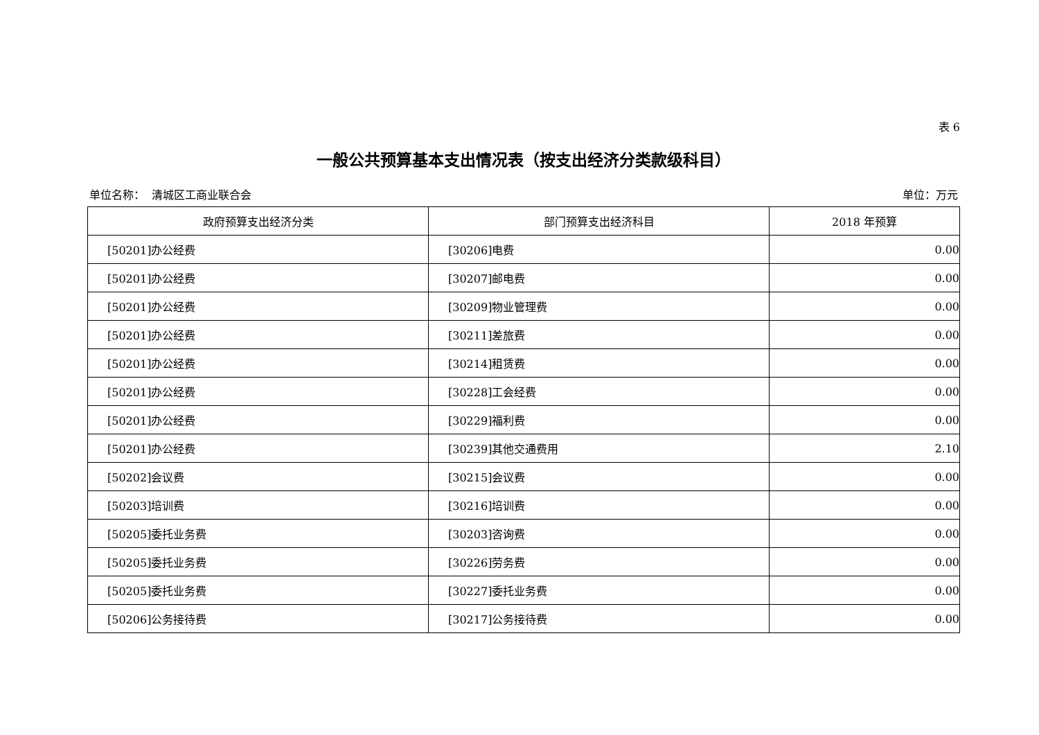表 6
一般公共预算基本支出情况表（按支出经济分类款级科目）
单位名称： 清城区工商业联合会 单位：万元
| 政府预算支出经济分类 | 部门预算支出经济科目 | 2018 年预算 |
| --- | --- | --- |
| [50201]办公经费 | [30206]电费 | 0.00 |
| [50201]办公经费 | [30207]邮电费 | 0.00 |
| [50201]办公经费 | [30209]物业管理费 | 0.00 |
| [50201]办公经费 | [30211]差旅费 | 0.00 |
| [50201]办公经费 | [30214]租赁费 | 0.00 |
| [50201]办公经费 | [30228]工会经费 | 0.00 |
| [50201]办公经费 | [30229]福利费 | 0.00 |
| [50201]办公经费 | [30239]其他交通费用 | 2.10 |
| [50202]会议费 | [30215]会议费 | 0.00 |
| [50203]培训费 | [30216]培训费 | 0.00 |
| [50205]委托业务费 | [30203]咨询费 | 0.00 |
| [50205]委托业务费 | [30226]劳务费 | 0.00 |
| [50205]委托业务费 | [30227]委托业务费 | 0.00 |
| [50206]公务接待费 | [30217]公务接待费 | 0.00 |